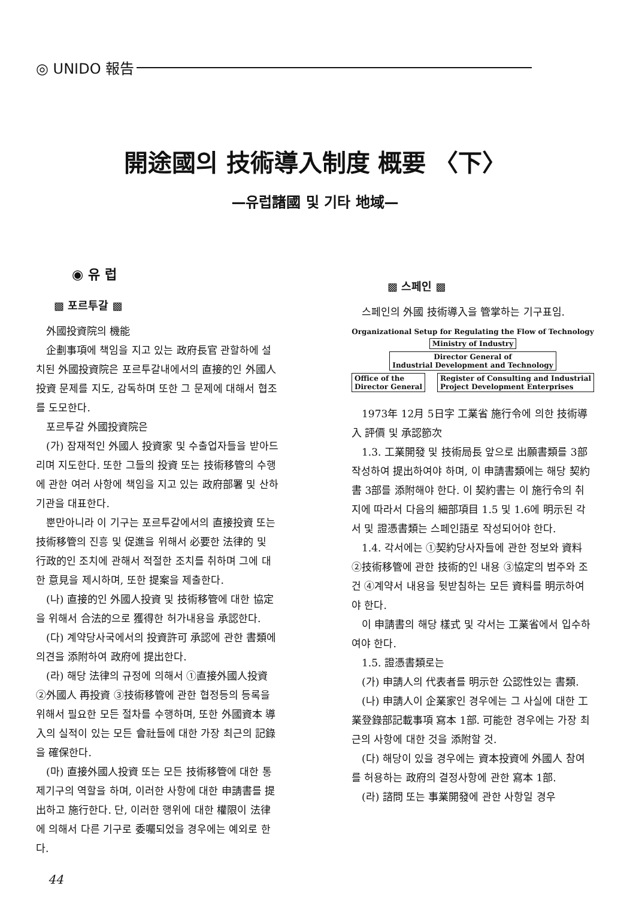◎ UNIDO 報告
開途國의 技術導入制度 概要 〈下〉
—유럽諸國 및 기타 地域—
◉ 유 럽
▩ 포르투갈 ▩
外國投資院의 機能
企劃事項에 책임을 지고 있는 政府長官 관할하에 설치된 外國投資院은 포르투갈내에서의 直接的인 外國人投資 문제를 지도, 감독하며 또한 그 문제에 대해서 협조를 도모한다.
포르투갈 外國投資院은
(가) 잠재적인 外國人 投資家 및 수출업자들을 받아드리며 지도한다. 또한 그들의 投資 또는 技術移管의 수행에 관한 여러 사항에 책임을 지고 있는 政府部署 및 산하기관을 대표한다.
뿐만아니라 이 기구는 포르투갈에서의 直接投資 또는 技術移管의 진흥 및 促進을 위해서 必要한 法律的 및 行政的인 조치에 관해서 적절한 조치를 취하며 그에 대한 意見을 제시하며, 또한 提案을 제출한다.
(나) 直接的인 外國人投資 및 技術移管에 대한 協定을 위해서 合法的으로 獲得한 허가내용을 承認한다.
(다) 계약당사국에서의 投資許可 承認에 관한 書類에 의견을 添附하여 政府에 提出한다.
(라) 해당 法律의 규정에 의해서 ①直接外國人投資 ②外國人 再投資 ③技術移管에 관한 협정등의 등록을 위해서 필요한 모든 절차를 수행하며, 또한 外國資本 導入의 실적이 있는 모든 會社들에 대한 가장 최근의 記錄을 確保한다.
(마) 直接外國人投資 또는 모든 技術移管에 대한 통제기구의 역할을 하며, 이러한 사항에 대한 申請書를 提出하고 施行한다. 단, 이러한 행위에 대한 權限이 法律에 의해서 다른 기구로 委囑되었을 경우에는 예외로 한다.
44
▩ 스페인 ▩
스페인의 外國 技術導入을 管掌하는 기구표임.
Organizational Setup for Regulating the Flow of Technology
Ministry of Industry
Director General of
Industrial Development and Technology
Office of the
Director General Register of Consulting and Industrial
Project Development Enterprises
1973年 12月 5日字 工業省 施行令에 의한 技術導入 評價 및 承認節次
1.3. 工業開發 및 技術局長 앞으로 出願書類를 3部 작성하여 提出하여야 하며, 이 申請書類에는 해당 契約書 3部를 添附해야 한다. 이 契約書는 이 施行令의 취지에 따라서 다음의 細部項目 1.5 및 1.6에 明示된 각서 및 證憑書類는 스페인語로 작성되어야 한다.
1.4. 각서에는 ①契約당사자들에 관한 정보와 資料 ②技術移管에 관한 技術的인 내용 ③協定의 범주와 조건 ④계약서 내용을 뒷받침하는 모든 資料를 明示하여야 한다.
이 申請書의 해당 樣式 및 각서는 工業省에서 입수하여야 한다.
1.5. 證憑書類로는
(가) 申請人의 代表者를 明示한 公認性있는 書類.
(나) 申請人이 企業家인 경우에는 그 사실에 대한 工業登錄部記載事項 寫本 1部. 可能한 경우에는 가장 최근의 사항에 대한 것을 添附할 것.
(다) 해당이 있을 경우에는 資本投資에 外國人 참여를 허용하는 政府의 결정사항에 관한 寫本 1部.
(라) 諮問 또는 事業開發에 관한 사항일 경우